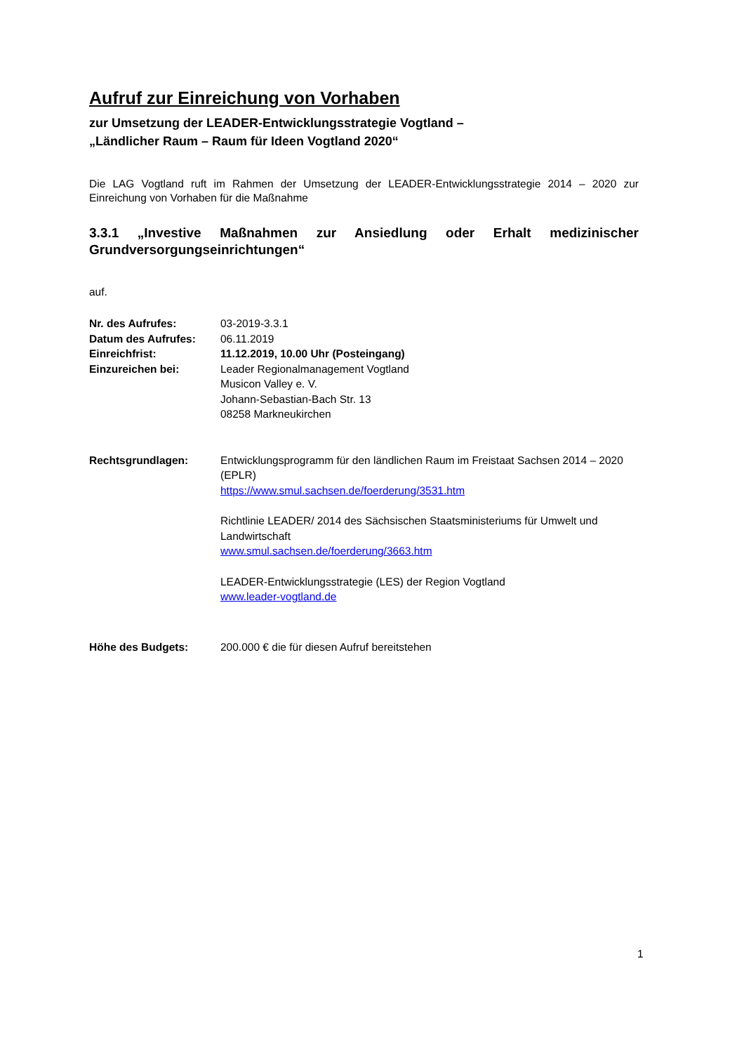Aufruf zur Einreichung von Vorhaben
zur Umsetzung der LEADER-Entwicklungsstrategie Vogtland –
„Ländlicher Raum – Raum für Ideen Vogtland 2020“
Die LAG Vogtland ruft im Rahmen der Umsetzung der LEADER-Entwicklungsstrategie 2014 – 2020 zur Einreichung von Vorhaben für die Maßnahme
3.3.1 „Investive Maßnahmen zur Ansiedlung oder Erhalt medizinischer Grundversorgungseinrichtungen“
auf.
Nr. des Aufrufes: 03-2019-3.3.1
Datum des Aufrufes: 06.11.2019
Einreichfrist: 11.12.2019, 10.00 Uhr (Posteingang)
Einzureichen bei: Leader Regionalmanagement Vogtland
Musicon Valley e. V.
Johann-Sebastian-Bach Str. 13
08258 Markneukirchen
Rechtsgrundlagen: Entwicklungsprogramm für den ländlichen Raum im Freistaat Sachsen 2014 – 2020 (EPLR)
https://www.smul.sachsen.de/foerderung/3531.htm
Richtlinie LEADER/ 2014 des Sächsischen Staatsministeriums für Umwelt und Landwirtschaft
www.smul.sachsen.de/foerderung/3663.htm
LEADER-Entwicklungsstrategie (LES) der Region Vogtland
www.leader-vogtland.de
Höhe des Budgets: 200.000 € die für diesen Aufruf bereitstehen
1